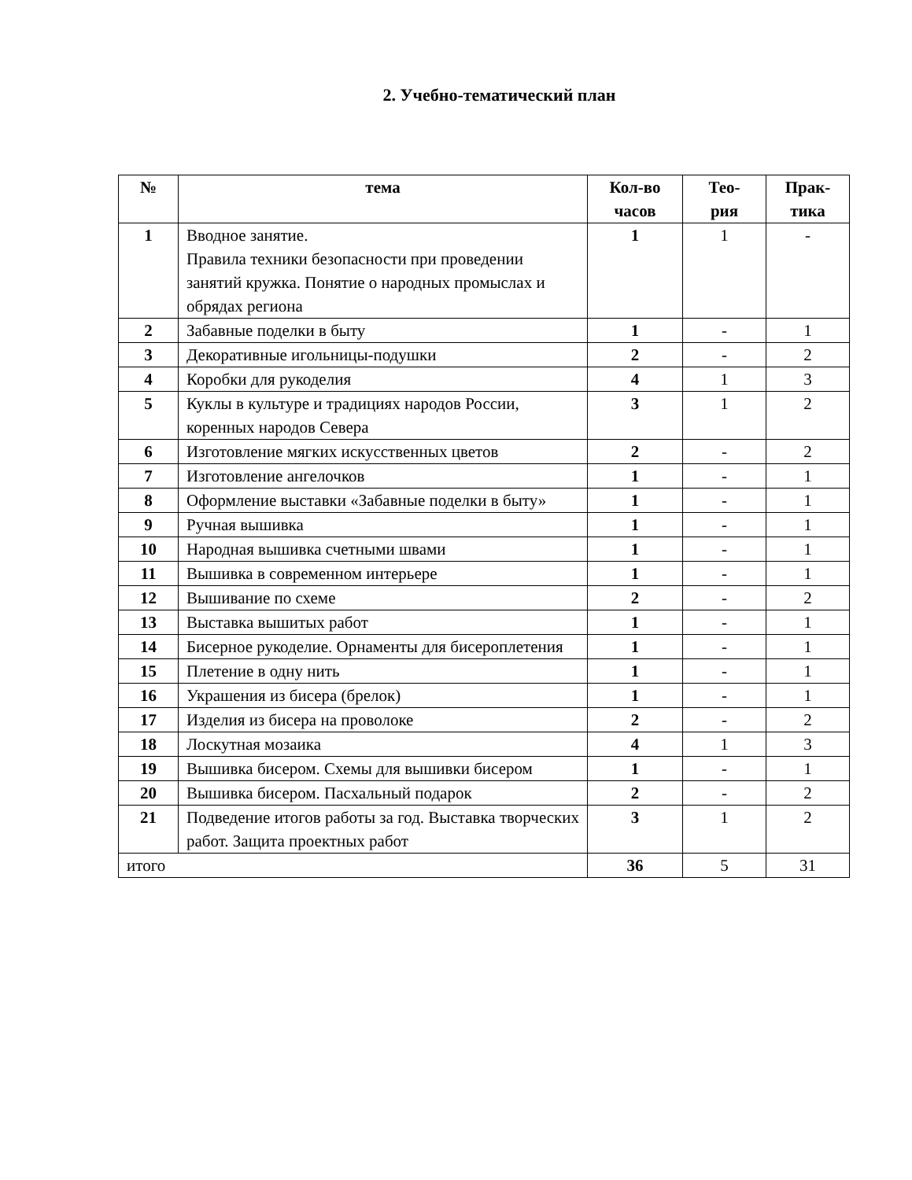2. Учебно-тематический план
| № | тема | Кол-во часов | Тео- рия | Прак- тика |
| --- | --- | --- | --- | --- |
| 1 | Вводное занятие. Правила техники безопасности при проведении занятий кружка. Понятие о народных промыслах и обрядах региона | 1 | 1 | - |
| 2 | Забавные поделки в быту | 1 | - | 1 |
| 3 | Декоративные игольницы-подушки | 2 | - | 2 |
| 4 | Коробки для рукоделия | 4 | 1 | 3 |
| 5 | Куклы в культуре и традициях народов России, коренных народов Севера | 3 | 1 | 2 |
| 6 | Изготовление мягких искусственных цветов | 2 | - | 2 |
| 7 | Изготовление ангелочков | 1 | - | 1 |
| 8 | Оформление выставки «Забавные поделки в быту» | 1 | - | 1 |
| 9 | Ручная вышивка | 1 | - | 1 |
| 10 | Народная вышивка счетными швами | 1 | - | 1 |
| 11 | Вышивка в современном интерьере | 1 | - | 1 |
| 12 | Вышивание по схеме | 2 | - | 2 |
| 13 | Выставка вышитых работ | 1 | - | 1 |
| 14 | Бисерное рукоделие. Орнаменты для бисероплетения | 1 | - | 1 |
| 15 | Плетение в одну нить | 1 | - | 1 |
| 16 | Украшения из бисера (брелок) | 1 | - | 1 |
| 17 | Изделия из бисера на проволоке | 2 | - | 2 |
| 18 | Лоскутная мозаика | 4 | 1 | 3 |
| 19 | Вышивка бисером. Схемы для вышивки бисером | 1 | - | 1 |
| 20 | Вышивка бисером. Пасхальный подарок | 2 | - | 2 |
| 21 | Подведение итогов работы за год. Выставка творческих работ. Защита проектных работ | 3 | 1 | 2 |
| итого | | 36 | 5 | 31 |